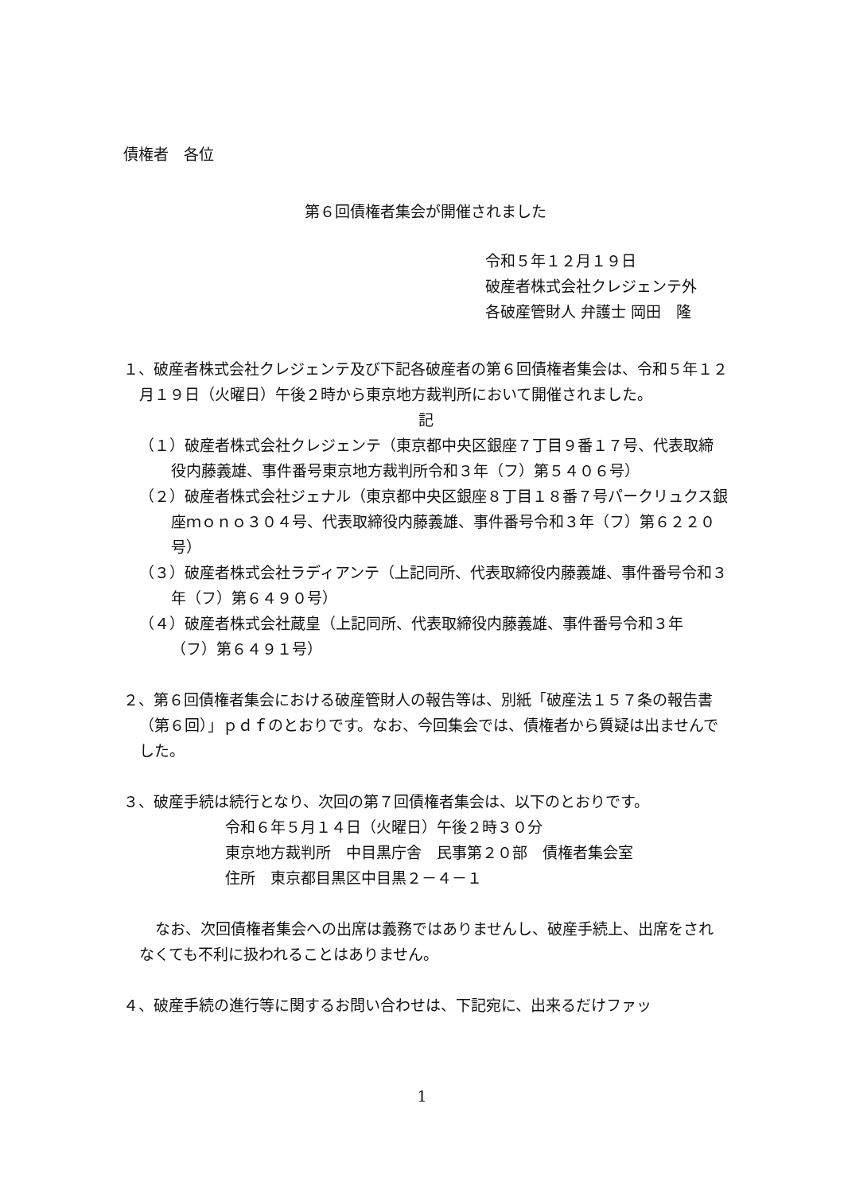債権者　各位
第６回債権者集会が開催されました
令和５年１２月１９日
破産者株式会社クレジェンテ外
各破産管財人 弁護士 岡田　隆
１、破産者株式会社クレジェンテ及び下記各破産者の第６回債権者集会は、令和５年１２月１９日（火曜日）午後２時から東京地方裁判所において開催されました。
記
（１）破産者株式会社クレジェンテ（東京都中央区銀座７丁目９番１７号、代表取締役内藤義雄、事件番号東京地方裁判所令和３年（フ）第５４０６号）
（２）破産者株式会社ジェナル（東京都中央区銀座８丁目１８番７号パークリュクス銀座ｍｏｎｏ３０４号、代表取締役内藤義雄、事件番号令和３年（フ）第６２２０号）
（３）破産者株式会社ラディアンテ（上記同所、代表取締役内藤義雄、事件番号令和３年（フ）第６４９０号）
（４）破産者株式会社蔵皇（上記同所、代表取締役内藤義雄、事件番号令和３年（フ）第６４９１号）
２、第６回債権者集会における破産管財人の報告等は、別紙「破産法１５７条の報告書（第６回）」ｐｄｆのとおりです。なお、今回集会では、債権者から質疑は出ませんでした。
３、破産手続は続行となり、次回の第７回債権者集会は、以下のとおりです。
令和６年５月１４日（火曜日）午後２時３０分
東京地方裁判所　中目黒庁舎　民事第２０部　債権者集会室
住所　東京都目黒区中目黒２－４－１
なお、次回債権者集会への出席は義務ではありませんし、破産手続上、出席をされなくても不利に扱われることはありません。
４、破産手続の進行等に関するお問い合わせは、下記宛に、出来るだけファッ
1